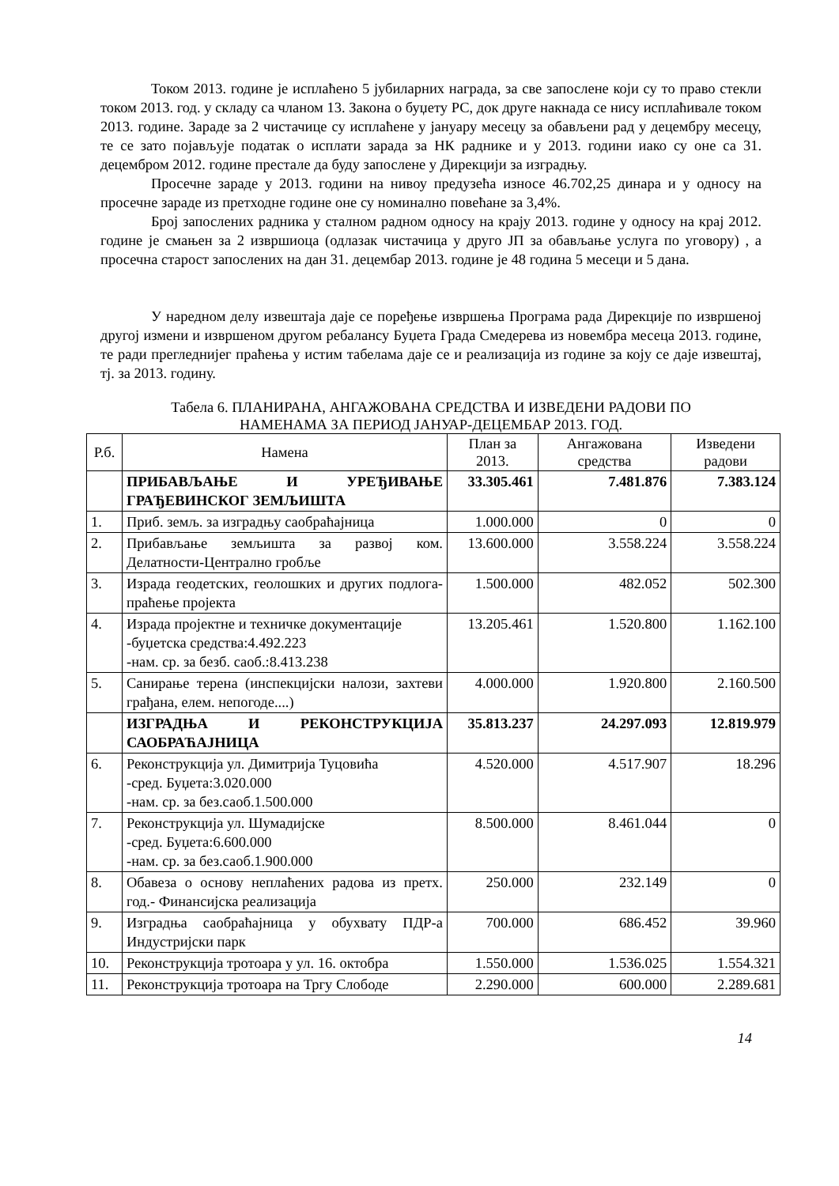Током 2013. године је исплаћено 5 јубиларних награда, за све запослене који су то право стекли током 2013. год. у складу са чланом 13. Закона о буџету РС, док друге накнада се нису исплаћивале током 2013. године. Зараде за 2 чистачице су исплаћене у јануару месецу за обављени рад у децембру месецу, те се зато појављује податак о исплати зарада за НК раднике и у 2013. години иако су оне са 31. децембром 2012. године престале да буду запослене у Дирекцији за изградњу.
Просечне зараде у 2013. години на нивоу предузећа износе 46.702,25 динара и у односу на просечне зараде из претходне године оне су номинално повећане за 3,4%.
Број запослених радника у сталном радном односу на крају 2013. године у односу на крај 2012. године је смањен за 2 извршиоца (одлазак чистачица у друго ЈП за обављање услуга по уговору) , а просечна старост запослених на дан 31. децембар 2013. године је 48 година 5 месеци и 5 дана.
У наредном делу извештаја даје се поређење извршења Програма рада Дирекције по извршеној другој измени и извршеном другом ребалансу Буџета Града Смедерева из новембра месеца 2013. године, те ради прегледнијег праћења у истим табелама даје се и реализација из године за коју се даје извештај, тј. за 2013. годину.
Табела 6. ПЛАНИРАНА, АНГАЖОВАНА СРЕДСТВА И ИЗВЕДЕНИ РАДОВИ ПО
НАМЕНАМА ЗА ПЕРИОД ЈАНУАР-ДЕЦЕМБАР 2013. ГОД.
| Р.б. | Намена | План за 2013. | Ангажована средства | Изведени радови |
| --- | --- | --- | --- | --- |
| | ПРИБАВЉАЊЕ И УРЕЂИВАЊЕ ГРАЂЕВИНСКОГ ЗЕМЉИШТА | 33.305.461 | 7.481.876 | 7.383.124 |
| 1. | Приб. земљ. за изградњу саобраћајница | 1.000.000 | 0 | 0 |
| 2. | Прибављање земљишта за развој ком. Делатности-Централно гробље | 13.600.000 | 3.558.224 | 3.558.224 |
| 3. | Израда геодетских, геолошких и других подлога-праћење пројекта | 1.500.000 | 482.052 | 502.300 |
| 4. | Израда пројектне и техничке документације -буџетска средства:4.492.223 -нам. ср. за безб. саоб.:8.413.238 | 13.205.461 | 1.520.800 | 1.162.100 |
| 5. | Санирање терена (инспекцијски налози, захтеви грађана, елем. непогоде....) | 4.000.000 | 1.920.800 | 2.160.500 |
| | ИЗГРАДЊА И РЕКОНСТРУКЦИЈА САОБРАЋАЈНИЦА | 35.813.237 | 24.297.093 | 12.819.979 |
| 6. | Реконструкција ул. Димитрија Туцовића -сред. Буџета:3.020.000 -нам. ср. за без.саоб.1.500.000 | 4.520.000 | 4.517.907 | 18.296 |
| 7. | Реконструкција ул. Шумадијске -сред. Буџета:6.600.000 -нам. ср. за без.саоб.1.900.000 | 8.500.000 | 8.461.044 | 0 |
| 8. | Обавеза о основу неплаћених радова из претх. год.- Финансијска реализација | 250.000 | 232.149 | 0 |
| 9. | Изградња саобраћајница у обухвату ПДР-а Индустријски парк | 700.000 | 686.452 | 39.960 |
| 10. | Реконструкција тротоара у ул. 16. октобра | 1.550.000 | 1.536.025 | 1.554.321 |
| 11. | Реконструкција тротоара на Тргу Слободе | 2.290.000 | 600.000 | 2.289.681 |
14